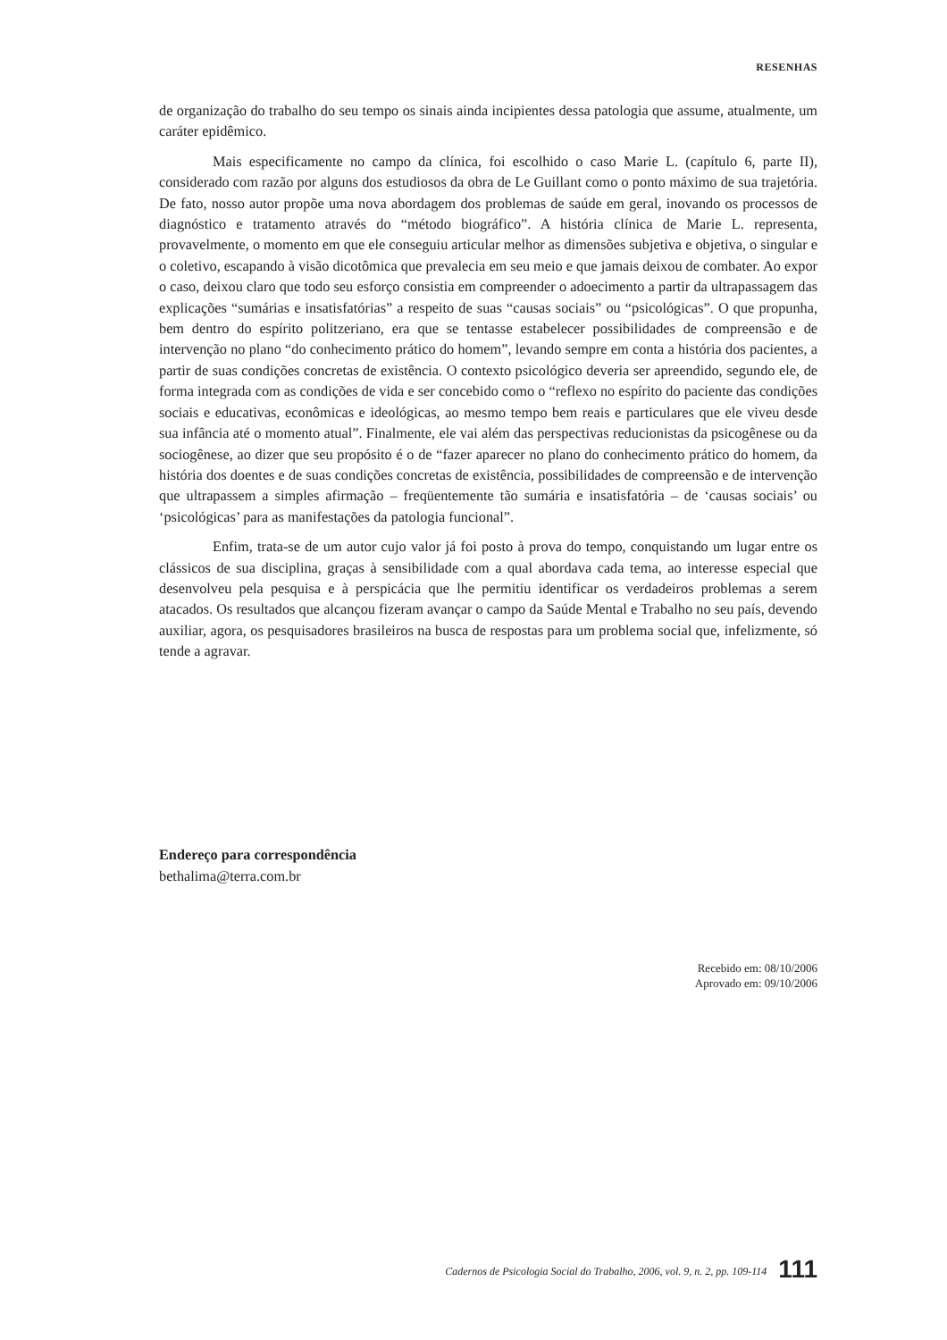RESENHAS
de organização do trabalho do seu tempo os sinais ainda incipientes dessa patologia que assume, atualmente, um caráter epidêmico.
Mais especificamente no campo da clínica, foi escolhido o caso Marie L. (capítulo 6, parte II), considerado com razão por alguns dos estudiosos da obra de Le Guillant como o ponto máximo de sua trajetória. De fato, nosso autor propõe uma nova abordagem dos problemas de saúde em geral, inovando os processos de diagnóstico e tratamento através do “método biográfico”. A história clínica de Marie L. representa, provavelmente, o momento em que ele conseguiu articular melhor as dimensões subjetiva e objetiva, o singular e o coletivo, escapando à visão dicotômica que prevalecia em seu meio e que jamais deixou de combater. Ao expor o caso, deixou claro que todo seu esforço consistia em compreender o adoecimento a partir da ultrapassagem das explicações “sumárias e insatisfatórias” a respeito de suas “causas sociais” ou “psicológicas”. O que propunha, bem dentro do espírito politzeriano, era que se tentasse estabelecer possibilidades de compreensão e de intervenção no plano “do conhecimento prático do homem”, levando sempre em conta a história dos pacientes, a partir de suas condições concretas de existência. O contexto psicológico deveria ser apreendido, segundo ele, de forma integrada com as condições de vida e ser concebido como o “reflexo no espírito do paciente das condições sociais e educativas, econômicas e ideológicas, ao mesmo tempo bem reais e particulares que ele viveu desde sua infância até o momento atual”. Finalmente, ele vai além das perspectivas reducionistas da psicogênese ou da sociogênese, ao dizer que seu propósito é o de “fazer aparecer no plano do conhecimento prático do homem, da história dos doentes e de suas condições concretas de existência, possibilidades de compreensão e de intervenção que ultrapassem a simples afirmação – freqüentemente tão sumária e insatisfatória – de ‘causas sociais’ ou ‘psicológicas’ para as manifestações da patologia funcional”.
Enfim, trata-se de um autor cujo valor já foi posto à prova do tempo, conquistando um lugar entre os clássicos de sua disciplina, graças à sensibilidade com a qual abordava cada tema, ao interesse especial que desenvolveu pela pesquisa e à perspicácia que lhe permitiu identificar os verdadeiros problemas a serem atacados. Os resultados que alcançou fizeram avançar o campo da Saúde Mental e Trabalho no seu país, devendo auxiliar, agora, os pesquisadores brasileiros na busca de respostas para um problema social que, infelizmente, só tende a agravar.
Endereço para correspondência
bethalima@terra.com.br
Recebido em: 08/10/2006
Aprovado em: 09/10/2006
Cadernos de Psicologia Social do Trabalho, 2006, vol. 9, n. 2, pp. 109-114 111